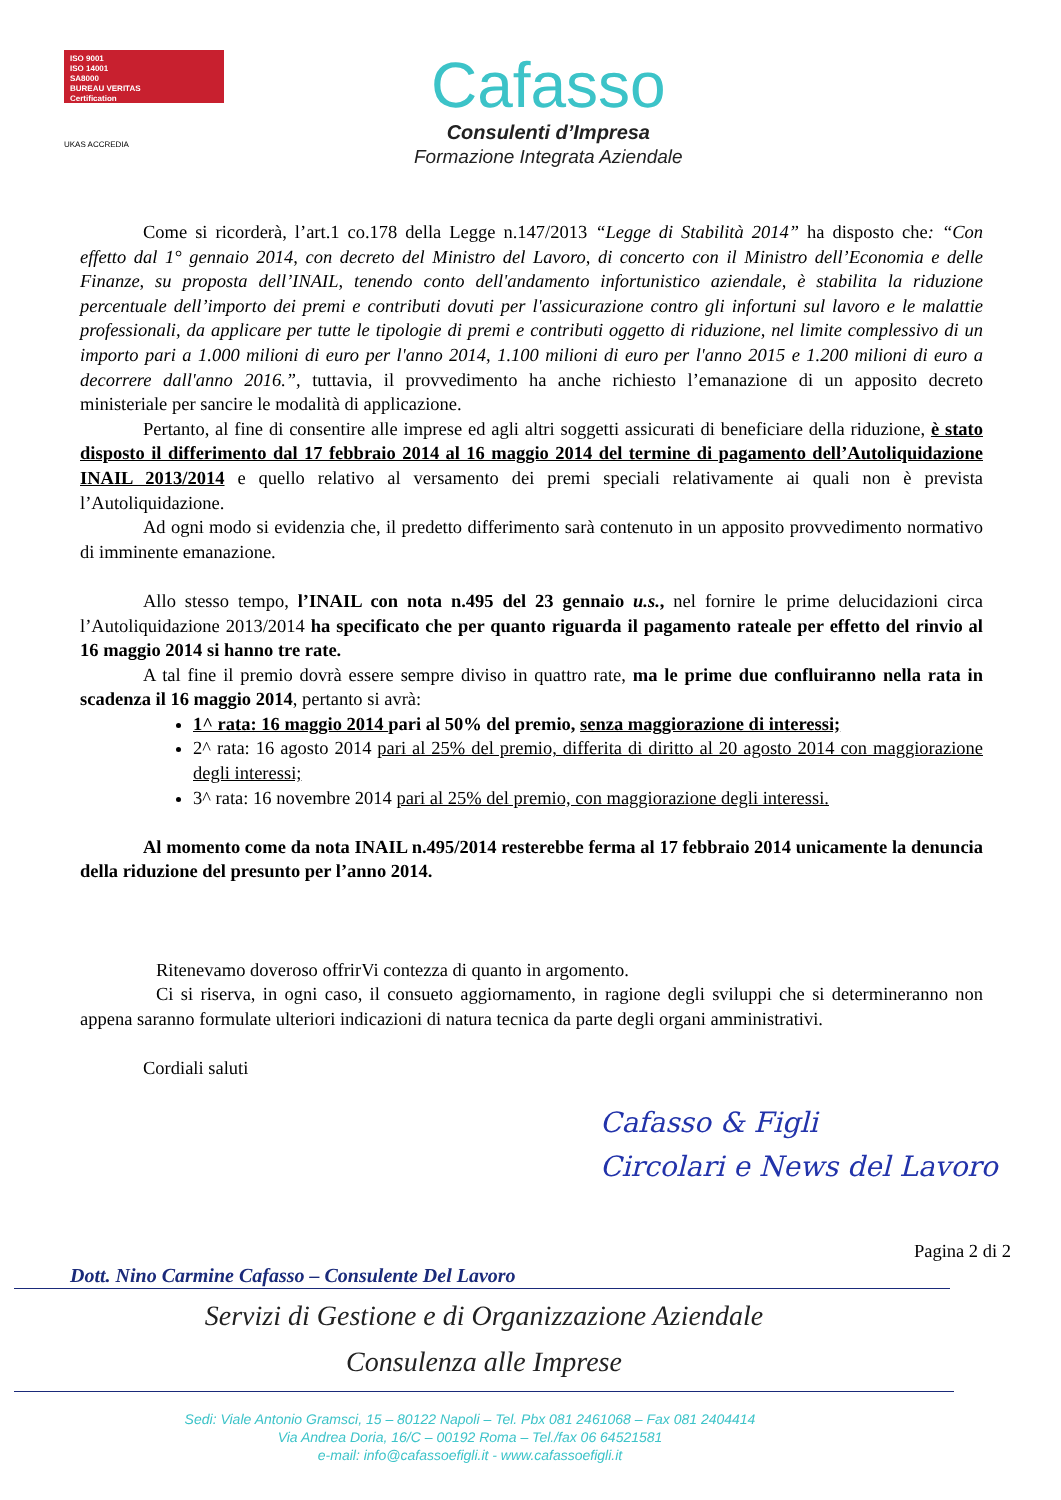ISO 9001
ISO 14001
SA8000
BUREAU VERITAS
Certification
UKAS ACCREDIA
Cafasso
Consulenti d’Impresa
Formazione Integrata Aziendale
Come si ricorderà, l’art.1 co.178 della Legge n.147/2013 “Legge di Stabilità 2014” ha disposto che: “Con effetto dal 1° gennaio 2014, con decreto del Ministro del Lavoro, di concerto con il Ministro dell’Economia e delle Finanze, su proposta dell’INAIL, tenendo conto dell'andamento infortunistico aziendale, è stabilita la riduzione percentuale dell’importo dei premi e contributi dovuti per l'assicurazione contro gli infortuni sul lavoro e le malattie professionali, da applicare per tutte le tipologie di premi e contributi oggetto di riduzione, nel limite complessivo di un importo pari a 1.000 milioni di euro per l'anno 2014, 1.100 milioni di euro per l'anno 2015 e 1.200 milioni di euro a decorrere dall'anno 2016.”, tuttavia, il provvedimento ha anche richiesto l’emanazione di un apposito decreto ministeriale per sancire le modalità di applicazione.
Pertanto, al fine di consentire alle imprese ed agli altri soggetti assicurati di beneficiare della riduzione, è stato disposto il differimento dal 17 febbraio 2014 al 16 maggio 2014 del termine di pagamento dell’Autoliquidazione INAIL 2013/2014 e quello relativo al versamento dei premi speciali relativamente ai quali non è prevista l’Autoliquidazione.
Ad ogni modo si evidenzia che, il predetto differimento sarà contenuto in un apposito provvedimento normativo di imminente emanazione.
Allo stesso tempo, l’INAIL con nota n.495 del 23 gennaio u.s., nel fornire le prime delucidazioni circa l’Autoliquidazione 2013/2014 ha specificato che per quanto riguarda il pagamento rateale per effetto del rinvio al 16 maggio 2014 si hanno tre rate.
A tal fine il premio dovrà essere sempre diviso in quattro rate, ma le prime due confluiranno nella rata in scadenza il 16 maggio 2014, pertanto si avrà:
1^ rata: 16 maggio 2014 pari al 50% del premio, senza maggiorazione di interessi;
2^ rata: 16 agosto 2014 pari al 25% del premio, differita di diritto al 20 agosto 2014 con maggiorazione degli interessi;
3^ rata: 16 novembre 2014 pari al 25% del premio, con maggiorazione degli interessi.
Al momento come da nota INAIL n.495/2014 resterebbe ferma al 17 febbraio 2014 unicamente la denuncia della riduzione del presunto per l’anno 2014.
Ritenevamo doveroso offrirVi contezza di quanto in argomento.
Ci si riserva, in ogni caso, il consueto aggiornamento, in ragione degli sviluppi che si determineranno non appena saranno formulate ulteriori indicazioni di natura tecnica da parte degli organi amministrativi.
Cordiali saluti
Cafasso & Figli
Circolari e News del Lavoro
Pagina 2 di 2
Dott. Nino Carmine Cafasso – Consulente Del Lavoro
Servizi di Gestione e di Organizzazione Aziendale
Consulenza alle Imprese
Sedi: Viale Antonio Gramsci, 15 – 80122 Napoli – Tel. Pbx 081 2461068 – Fax 081 2404414
Via Andrea Doria, 16/C – 00192 Roma – Tel./fax 06 64521581
e-mail: info@cafassoefigli.it - www.cafassoefigli.it